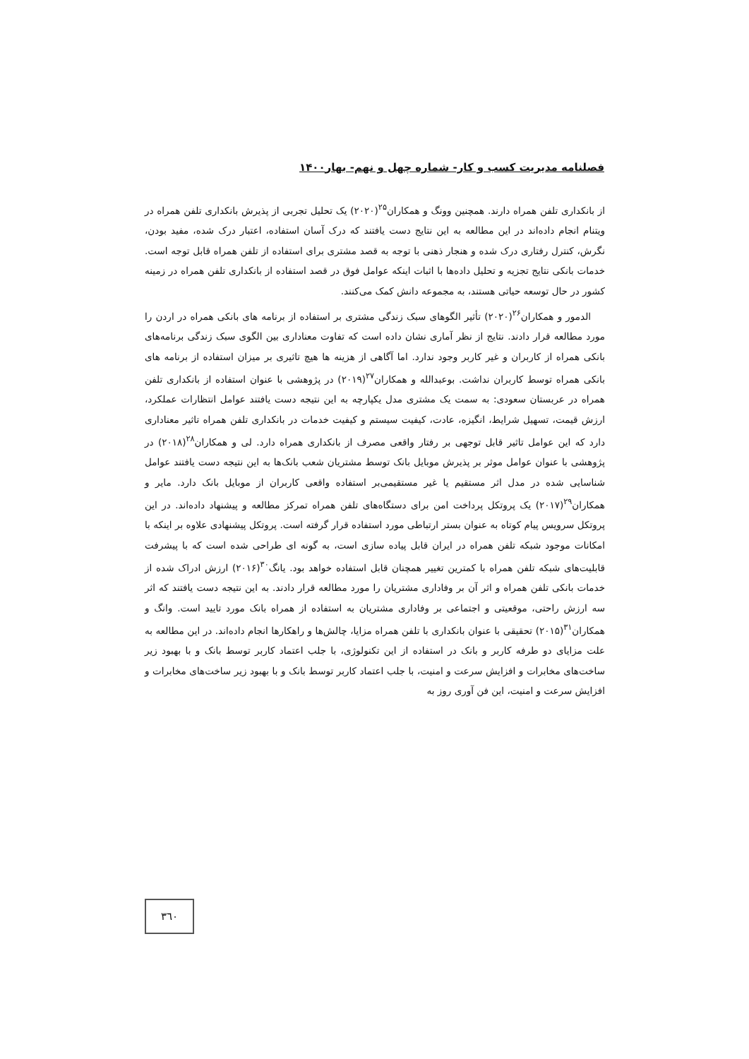فصلنامه مدیریت کسب و کار- شماره چهل و نهم- بهار۱۴۰۰
از بانکداری تلفن همراه دارند. همچنین وونگ و همکاران<sup>۲۵</sup>(۲۰۲۰) یک تحلیل تجربی از پذیرش بانکداری تلفن همراه در ویتنام انجام داده‌اند در این مطالعه به این نتایج دست یافتند که درک آسان استفاده، اعتبار درک شده، مفید بودن، نگرش، کنترل رفتاری درک شده و هنجار ذهنی با توجه به قصد مشتری برای استفاده از تلفن همراه قابل توجه است. خدمات بانکی نتایج تجزیه و تحلیل داده‌ها با اثبات اینکه عوامل فوق در قصد استفاده از بانکداری تلفن همراه در زمینه کشور در حال توسعه حیاتی هستند، به مجموعه دانش کمک می‌کنند.
الدمور و همکاران<sup>۲۶</sup>(۲۰۲۰) تأثیر الگوهای سبک زندگی مشتری بر استفاده از برنامه های بانکی همراه در اردن را مورد مطالعه قرار دادند. نتایج از نظر آماری نشان داده است که تفاوت معناداری بین الگوی سبک زندگی برنامه‌های بانکی همراه از کاربران و غیر کاربر وجود ندارد. اما آگاهی از هزینه ها هیچ تاثیری بر میزان استفاده از برنامه های بانکی همراه توسط کاربران نداشت. بوعبدالله و همکاران<sup>۲۷</sup>(۲۰۱۹) در پژوهشی با عنوان استفاده از بانکداری تلفن همراه در عربستان سعودی: به سمت یک مشتری مدل یکپارچه به این نتیجه دست یافتند عوامل انتظارات عملکرد، ارزش قیمت، تسهیل شرایط، انگیزه، عادت، کیفیت سیستم و کیفیت خدمات در بانکداری تلفن همراه تاثیر معناداری دارد که این عوامل تاثیر قابل توجهی بر رفتار واقعی مصرف از بانکداری همراه دارد. لی و همکاران<sup>۲۸</sup>(۲۰۱۸) در پژوهشی با عنوان عوامل موثر بر پذیرش موبایل بانک توسط مشتریان شعب بانک‌ها به این نتیجه دست یافتند عوامل شناسایی شده در مدل اثر مستقیم یا غیر مستقیمی‌بر استفاده واقعی کاربران از موبایل بانک دارد. مایر و همکاران<sup>۲۹</sup>(۲۰۱۷) یک پروتکل پرداخت امن برای دستگاه‌های تلفن همراه تمرکز مطالعه و پیشنهاد داده‌اند. در این پروتکل سرویس پیام کوتاه به عنوان بستر ارتباطی مورد استفاده قرار گرفته است. پروتکل پیشنهادی علاوه بر اینکه با امکانات موجود شبکه تلفن همراه در ایران قابل پیاده سازی است، به گونه ای طراحی شده است که با پیشرفت قابلیت‌های شبکه تلفن همراه با کمترین تغییر همچنان قابل استفاده خواهد بود. یانگ<sup>۳۰</sup>(۲۰۱۶) ارزش ادراک شده از خدمات بانکی تلفن همراه و اثر آن بر وفاداری مشتریان را مورد مطالعه قرار دادند. به این نتیجه دست یافتند که اثر سه ارزش راحتی، موقعیتی و اجتماعی بر وفاداری مشتریان به استفاده از همراه بانک مورد تایید است. وانگ و همکاران<sup>۳۱</sup>(۲۰۱۵) تحقیقی با عنوان بانکداری با تلفن همراه مزایا، چالش‌ها و راهکارها انجام داده‌اند. در این مطالعه به علت مزایای دو طرفه کاربر و بانک در استفاده از این تکنولوژی، با جلب اعتماد کاربر توسط بانک و با بهبود زیر ساخت‌های مخابرات و افزایش سرعت و امنیت، با جلب اعتماد کاربر توسط بانک و با بهبود زیر ساخت‌های مخابرات و افزایش سرعت و امنیت، این فن آوری روز به
۳٦۰